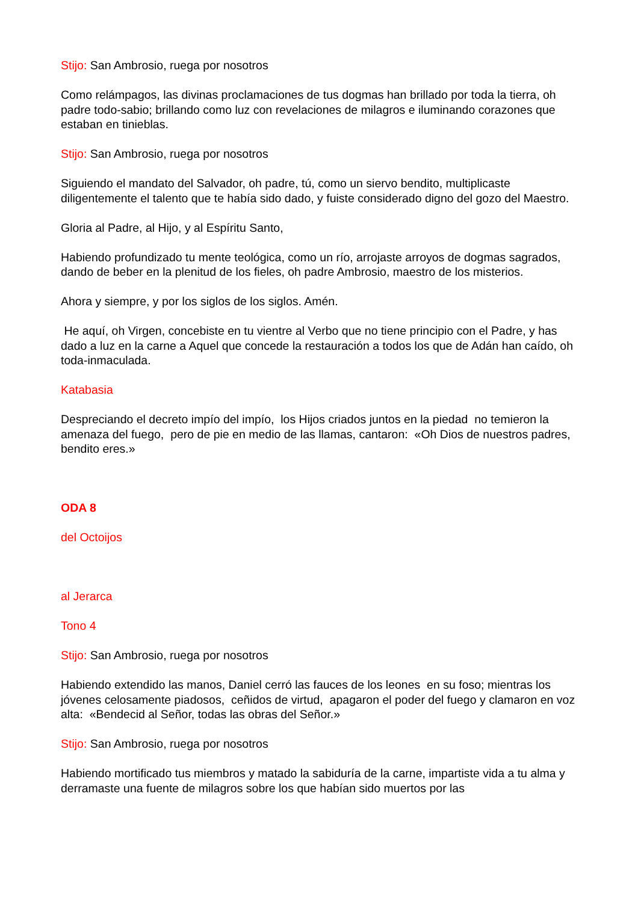Stijo: San Ambrosio, ruega por nosotros
Como relámpagos, las divinas proclamaciones de tus dogmas han brillado por toda la tierra, oh padre todo-sabio; brillando como luz con revelaciones de milagros e iluminando corazones que estaban en tinieblas.
Stijo: San Ambrosio, ruega por nosotros
Siguiendo el mandato del Salvador, oh padre, tú, como un siervo bendito, multiplicaste diligentemente el talento que te había sido dado, y fuiste considerado digno del gozo del Maestro.
Gloria al Padre, al Hijo, y al Espíritu Santo,
Habiendo profundizado tu mente teológica, como un río, arrojaste arroyos de dogmas sagrados, dando de beber en la plenitud de los fieles, oh padre Ambrosio, maestro de los misterios.
Ahora y siempre, y por los siglos de los siglos. Amén.
He aquí, oh Virgen, concebiste en tu vientre al Verbo que no tiene principio con el Padre, y has dado a luz en la carne a Aquel que concede la restauración a todos los que de Adán han caído, oh toda-inmaculada.
Katabasia
Despreciando el decreto impío del impío, los Hijos criados juntos en la piedad no temieron la amenaza del fuego, pero de pie en medio de las llamas, cantaron: «Oh Dios de nuestros padres, bendito eres.»
ODA 8
del Octoijos
al Jerarca
Tono 4
Stijo: San Ambrosio, ruega por nosotros
Habiendo extendido las manos, Daniel cerró las fauces de los leones en su foso; mientras los jóvenes celosamente piadosos, ceñidos de virtud, apagaron el poder del fuego y clamaron en voz alta: «Bendecid al Señor, todas las obras del Señor.»
Stijo: San Ambrosio, ruega por nosotros
Habiendo mortificado tus miembros y matado la sabiduría de la carne, impartiste vida a tu alma y derramaste una fuente de milagros sobre los que habían sido muertos por las